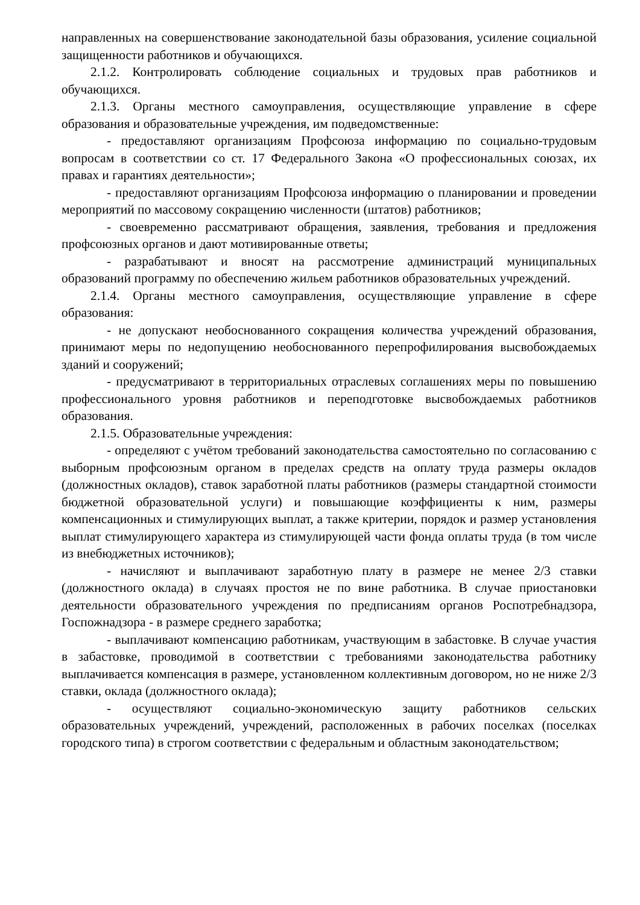направленных на совершенствование законодательной базы образования, усиление социальной защищенности работников и обучающихся.
2.1.2. Контролировать соблюдение социальных и трудовых прав работников и обучающихся.
2.1.3. Органы местного самоуправления, осуществляющие управление в сфере образования и образовательные учреждения, им подведомственные:
- предоставляют организациям Профсоюза информацию по социально-трудовым вопросам в соответствии со ст. 17 Федерального Закона «О профессиональных союзах, их правах и гарантиях деятельности»;
- предоставляют организациям Профсоюза информацию о планировании и проведении мероприятий по массовому сокращению численности (штатов) работников;
- своевременно рассматривают обращения, заявления, требования и предложения профсоюзных органов и дают мотивированные ответы;
- разрабатывают и вносят на рассмотрение администраций муниципальных образований программу по обеспечению жильем работников образовательных учреждений.
2.1.4. Органы местного самоуправления, осуществляющие управление в сфере образования:
- не допускают необоснованного сокращения количества учреждений образования, принимают меры по недопущению необоснованного перепрофилирования высвобождаемых зданий и сооружений;
- предусматривают в территориальных отраслевых соглашениях меры по повышению профессионального уровня работников и переподготовке высвобождаемых работников образования.
2.1.5. Образовательные учреждения:
- определяют с учётом требований законодательства самостоятельно по согласованию с выборным профсоюзным органом в пределах средств на оплату труда размеры окладов (должностных окладов), ставок заработной платы работников (размеры стандартной стоимости бюджетной образовательной услуги) и повышающие коэффициенты к ним, размеры компенсационных и стимулирующих выплат, а также критерии, порядок и размер установления выплат стимулирующего характера из стимулирующей части фонда оплаты труда (в том числе из внебюджетных источников);
- начисляют и выплачивают заработную плату в размере не менее 2/3 ставки (должностного оклада) в случаях простоя не по вине работника. В случае приостановки деятельности образовательного учреждения по предписаниям органов Роспотребнадзора, Госпожнадзора - в размере среднего заработка;
- выплачивают компенсацию работникам, участвующим в забастовке. В случае участия в забастовке, проводимой в соответствии с требованиями законодательства работнику выплачивается компенсация в размере, установленном коллективным договором, но не ниже 2/3 ставки, оклада (должностного оклада);
- осуществляют социально-экономическую защиту работников сельских образовательных учреждений, учреждений, расположенных в рабочих поселках (поселках городского типа) в строгом соответствии с федеральным и областным законодательством;